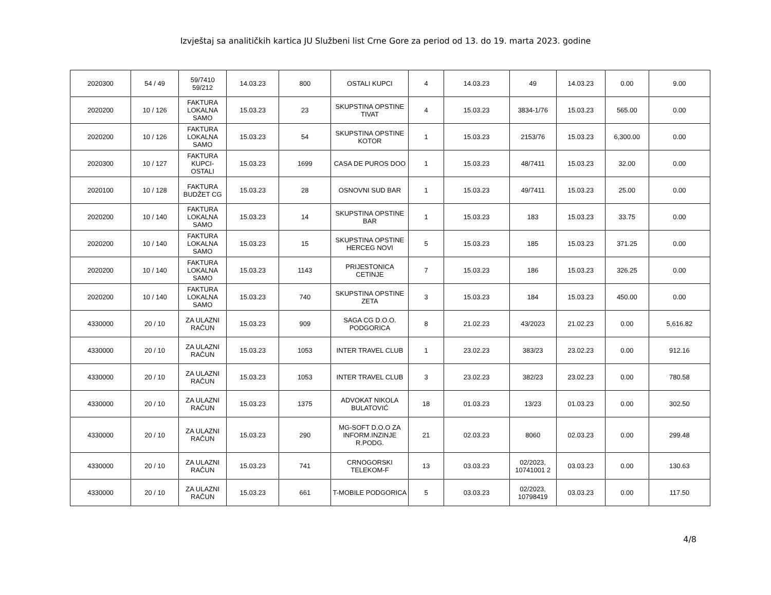Izvještaj sa analitičkih kartica JU Službeni list Crne Gore za period od 13. do 19. marta 2023. godine
| 2020300 | 54 / 49 | 59/7410 59/212 | 14.03.23 | 800 | OSTALI KUPCI | 4 | 14.03.23 | 49 | 14.03.23 | 0.00 | 9.00 |
| 2020200 | 10 / 126 | FAKTURA LOKALNA SAMO | 15.03.23 | 23 | SKUPSTINA OPSTINE TIVAT | 4 | 15.03.23 | 3834-1/76 | 15.03.23 | 565.00 | 0.00 |
| 2020200 | 10 / 126 | FAKTURA LOKALNA SAMO | 15.03.23 | 54 | SKUPSTINA OPSTINE KOTOR | 1 | 15.03.23 | 2153/76 | 15.03.23 | 6,300.00 | 0.00 |
| 2020300 | 10 / 127 | FAKTURA KUPCI-OSTALI | 15.03.23 | 1699 | CASA DE PUROS DOO | 1 | 15.03.23 | 48/7411 | 15.03.23 | 32.00 | 0.00 |
| 2020100 | 10 / 128 | FAKTURA BUDŽET CG | 15.03.23 | 28 | OSNOVNI SUD BAR | 1 | 15.03.23 | 49/7411 | 15.03.23 | 25.00 | 0.00 |
| 2020200 | 10 / 140 | FAKTURA LOKALNA SAMO | 15.03.23 | 14 | SKUPSTINA OPSTINE BAR | 1 | 15.03.23 | 183 | 15.03.23 | 33.75 | 0.00 |
| 2020200 | 10 / 140 | FAKTURA LOKALNA SAMO | 15.03.23 | 15 | SKUPSTINA OPSTINE HERCEG NOVI | 5 | 15.03.23 | 185 | 15.03.23 | 371.25 | 0.00 |
| 2020200 | 10 / 140 | FAKTURA LOKALNA SAMO | 15.03.23 | 1143 | PRIJESTONICA CETINJE | 7 | 15.03.23 | 186 | 15.03.23 | 326.25 | 0.00 |
| 2020200 | 10 / 140 | FAKTURA LOKALNA SAMO | 15.03.23 | 740 | SKUPSTINA OPSTINE ZETA | 3 | 15.03.23 | 184 | 15.03.23 | 450.00 | 0.00 |
| 4330000 | 20 / 10 | ZA ULAZNI RAČUN | 15.03.23 | 909 | SAGA CG D.O.O. PODGORICA | 8 | 21.02.23 | 43/2023 | 21.02.23 | 0.00 | 5,616.82 |
| 4330000 | 20 / 10 | ZA ULAZNI RAČUN | 15.03.23 | 1053 | INTER TRAVEL CLUB | 1 | 23.02.23 | 383/23 | 23.02.23 | 0.00 | 912.16 |
| 4330000 | 20 / 10 | ZA ULAZNI RAČUN | 15.03.23 | 1053 | INTER TRAVEL CLUB | 3 | 23.02.23 | 382/23 | 23.02.23 | 0.00 | 780.58 |
| 4330000 | 20 / 10 | ZA ULAZNI RAČUN | 15.03.23 | 1375 | ADVOKAT NIKOLA BULATOVIĆ | 18 | 01.03.23 | 13/23 | 01.03.23 | 0.00 | 302.50 |
| 4330000 | 20 / 10 | ZA ULAZNI RAČUN | 15.03.23 | 290 | MG-SOFT D.O.O ZA INFORM.INZINJE R.PODG. | 21 | 02.03.23 | 8060 | 02.03.23 | 0.00 | 299.48 |
| 4330000 | 20 / 10 | ZA ULAZNI RAČUN | 15.03.23 | 741 | CRNOGORSKI TELEKOM-F | 13 | 03.03.23 | 02/2023, 10741001 2 | 03.03.23 | 0.00 | 130.63 |
| 4330000 | 20 / 10 | ZA ULAZNI RAČUN | 15.03.23 | 661 | T-MOBILE PODGORICA | 5 | 03.03.23 | 02/2023, 10798419 | 03.03.23 | 0.00 | 117.50 |
4/8